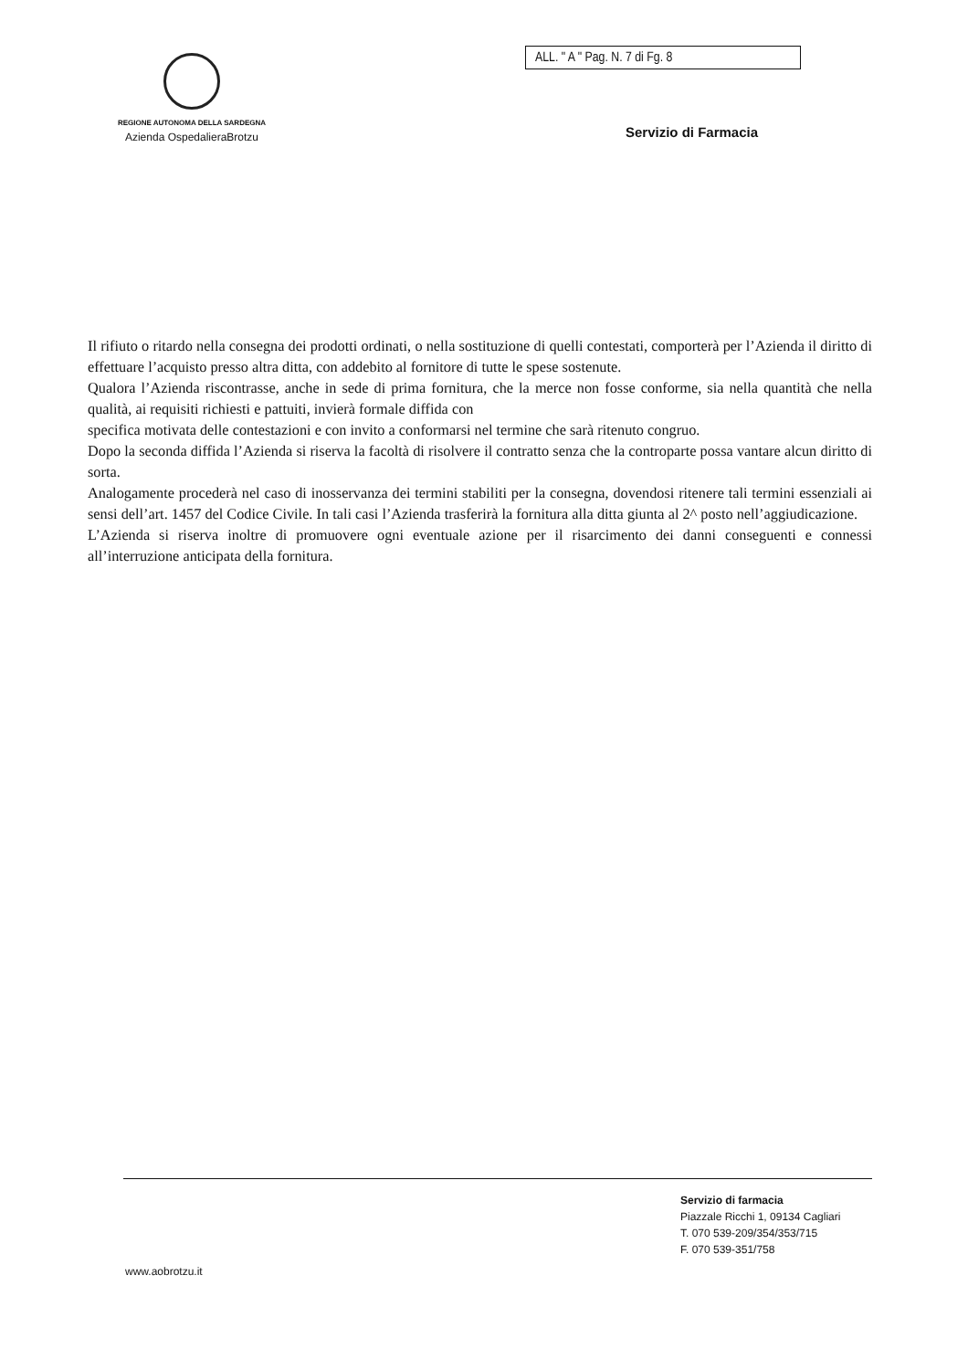REGIONE AUTONOMA DELLA SARDEGNA
Azienda OspedalieraBrotzu
ALL. " A " Pag. N. 7 di Fg. 8
Servizio di Farmacia
Il rifiuto o ritardo nella consegna dei prodotti ordinati, o nella sostituzione di quelli contestati, comporterà per l’Azienda il diritto di effettuare l’acquisto presso altra ditta, con addebito al fornitore di tutte le spese sostenute.
Qualora l’Azienda riscontrasse, anche in sede di prima fornitura, che la merce non fosse conforme, sia nella quantità che nella qualità, ai requisiti richiesti e pattuiti, invierà formale diffida con
specifica motivata delle contestazioni e con invito a conformarsi nel termine che sarà ritenuto congruo.
Dopo la seconda diffida l’Azienda si riserva la facoltà di risolvere il contratto senza che la controparte possa vantare alcun diritto di sorta.
Analogamente procederà nel caso di inosservanza dei termini stabiliti per la consegna, dovendosi ritenere tali termini essenziali ai sensi dell’art. 1457 del Codice Civile. In tali casi l’Azienda trasferirà la fornitura alla ditta giunta al 2^ posto nell’aggiudicazione.
L’Azienda si riserva inoltre di promuovere ogni eventuale azione per il risarcimento dei danni conseguenti e connessi all’interruzione anticipata della fornitura.
Servizio di farmacia
Piazzale Ricchi 1, 09134 Cagliari
T. 070 539-209/354/353/715
F. 070 539-351/758
www.aobrotzu.it